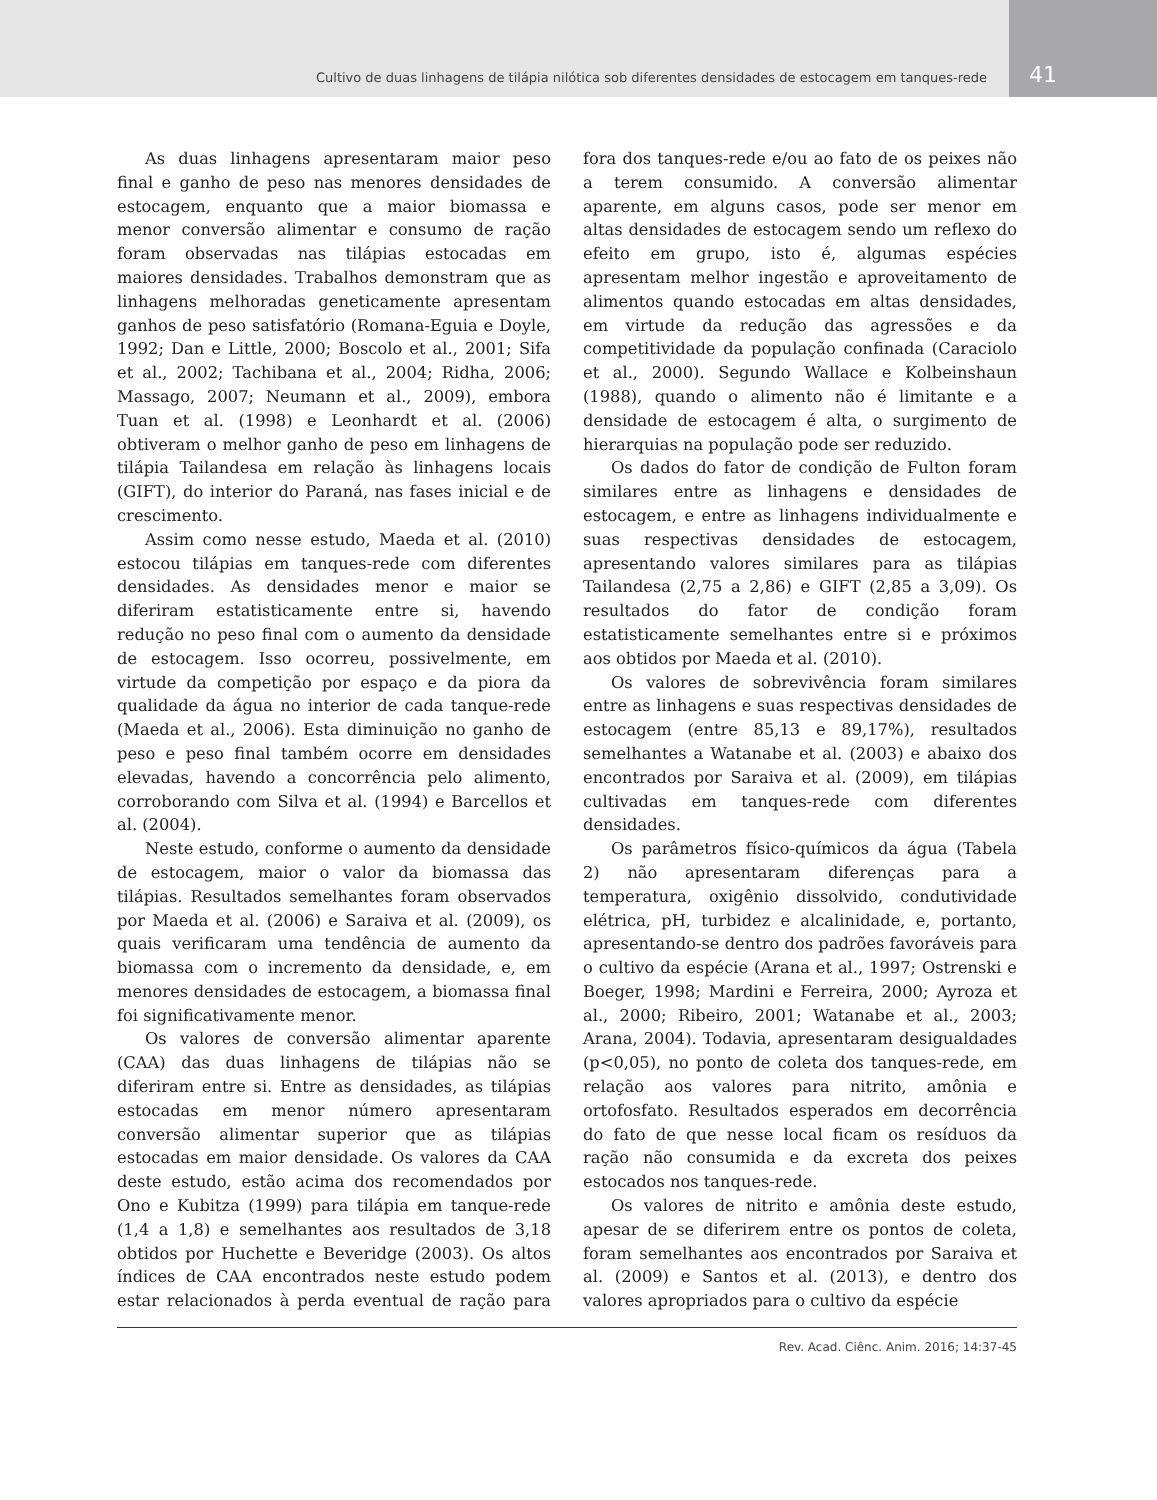Cultivo de duas linhagens de tilápia nilótica sob diferentes densidades de estocagem em tanques-rede
41
As duas linhagens apresentaram maior peso final e ganho de peso nas menores densidades de estocagem, enquanto que a maior biomassa e menor conversão alimentar e consumo de ração foram observadas nas tilápias estocadas em maiores densidades. Trabalhos demonstram que as linhagens melhoradas geneticamente apresentam ganhos de peso satisfatório (Romana-Eguia e Doyle, 1992; Dan e Little, 2000; Boscolo et al., 2001; Sifa et al., 2002; Tachibana et al., 2004; Ridha, 2006; Massago, 2007; Neumann et al., 2009), embora Tuan et al. (1998) e Leonhardt et al. (2006) obtiveram o melhor ganho de peso em linhagens de tilápia Tailandesa em relação às linhagens locais (GIFT), do interior do Paraná, nas fases inicial e de crescimento.
Assim como nesse estudo, Maeda et al. (2010) estocou tilápias em tanques-rede com diferentes densidades. As densidades menor e maior se diferiram estatisticamente entre si, havendo redução no peso final com o aumento da densidade de estocagem. Isso ocorreu, possivelmente, em virtude da competição por espaço e da piora da qualidade da água no interior de cada tanque-rede (Maeda et al., 2006). Esta diminuição no ganho de peso e peso final também ocorre em densidades elevadas, havendo a concorrência pelo alimento, corroborando com Silva et al. (1994) e Barcellos et al. (2004).
Neste estudo, conforme o aumento da densidade de estocagem, maior o valor da biomassa das tilápias. Resultados semelhantes foram observados por Maeda et al. (2006) e Saraiva et al. (2009), os quais verificaram uma tendência de aumento da biomassa com o incremento da densidade, e, em menores densidades de estocagem, a biomassa final foi significativamente menor.
Os valores de conversão alimentar aparente (CAA) das duas linhagens de tilápias não se diferiram entre si. Entre as densidades, as tilápias estocadas em menor número apresentaram conversão alimentar superior que as tilápias estocadas em maior densidade. Os valores da CAA deste estudo, estão acima dos recomendados por Ono e Kubitza (1999) para tilápia em tanque-rede (1,4 a 1,8) e semelhantes aos resultados de 3,18 obtidos por Huchette e Beveridge (2003). Os altos índices de CAA encontrados neste estudo podem estar relacionados à perda eventual de ração para fora dos tanques-rede e/ou ao fato de os peixes não a terem consumido. A conversão alimentar aparente, em alguns casos, pode ser menor em altas densidades de estocagem sendo um reflexo do efeito em grupo, isto é, algumas espécies apresentam melhor ingestão e aproveitamento de alimentos quando estocadas em altas densidades, em virtude da redução das agressões e da competitividade da população confinada (Caraciolo et al., 2000). Segundo Wallace e Kolbeinshaun (1988), quando o alimento não é limitante e a densidade de estocagem é alta, o surgimento de hierarquias na população pode ser reduzido.
Os dados do fator de condição de Fulton foram similares entre as linhagens e densidades de estocagem, e entre as linhagens individualmente e suas respectivas densidades de estocagem, apresentando valores similares para as tilápias Tailandesa (2,75 a 2,86) e GIFT (2,85 a 3,09). Os resultados do fator de condição foram estatisticamente semelhantes entre si e próximos aos obtidos por Maeda et al. (2010).
Os valores de sobrevivência foram similares entre as linhagens e suas respectivas densidades de estocagem (entre 85,13 e 89,17%), resultados semelhantes a Watanabe et al. (2003) e abaixo dos encontrados por Saraiva et al. (2009), em tilápias cultivadas em tanques-rede com diferentes densidades.
Os parâmetros físico-químicos da água (Tabela 2) não apresentaram diferenças para a temperatura, oxigênio dissolvido, condutividade elétrica, pH, turbidez e alcalinidade, e, portanto, apresentando-se dentro dos padrões favoráveis para o cultivo da espécie (Arana et al., 1997; Ostrenski e Boeger, 1998; Mardini e Ferreira, 2000; Ayroza et al., 2000; Ribeiro, 2001; Watanabe et al., 2003; Arana, 2004). Todavia, apresentaram desigualdades (p<0,05), no ponto de coleta dos tanques-rede, em relação aos valores para nitrito, amônia e ortofosfato. Resultados esperados em decorrência do fato de que nesse local ficam os resíduos da ração não consumida e da excreta dos peixes estocados nos tanques-rede.
Os valores de nitrito e amônia deste estudo, apesar de se diferirem entre os pontos de coleta, foram semelhantes aos encontrados por Saraiva et al. (2009) e Santos et al. (2013), e dentro dos valores apropriados para o cultivo da espécie
Rev. Acad. Ciênc. Anim. 2016; 14:37-45